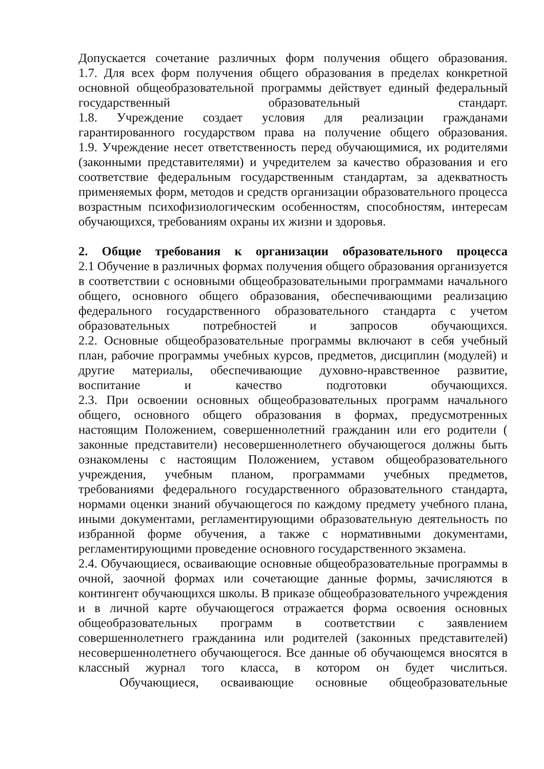Допускается сочетание различных форм получения общего образования.
1.7. Для всех форм получения общего образования в пределах конкретной основной общеобразовательной программы действует единый федеральный государственный образовательный стандарт.
1.8. Учреждение создает условия для реализации гражданами гарантированного государством права на получение общего образования.
1.9. Учреждение несет ответственность перед обучающимися, их родителями (законными представителями) и учредителем за качество образования и его соответствие федеральным государственным стандартам, за адекватность применяемых форм, методов и средств организации образовательного процесса возрастным психофизиологическим особенностям, способностям, интересам обучающихся, требованиям охраны их жизни и здоровья.
2. Общие требования к организации образовательного процесса
2.1 Обучение в различных формах получения общего образования организуется в соответствии с основными общеобразовательными программами начального общего, основного общего образования, обеспечивающими реализацию федерального государственного образовательного стандарта с учетом образовательных потребностей и запросов обучающихся.
2.2. Основные общеобразовательные программы включают в себя учебный план, рабочие программы учебных курсов, предметов, дисциплин (модулей) и другие материалы, обеспечивающие духовно-нравственное развитие, воспитание и качество подготовки обучающихся.
2.3. При освоении основных общеобразовательных программ начального общего, основного общего образования в формах, предусмотренных настоящим Положением, совершеннолетний гражданин или его родители ( законные представители) несовершеннолетнего обучающегося должны быть ознакомлены с настоящим Положением, уставом общеобразовательного учреждения, учебным планом, программами учебных предметов, требованиями федерального государственного образовательного стандарта, нормами оценки знаний обучающегося по каждому предмету учебного плана, иными документами, регламентирующими образовательную деятельность по избранной форме обучения, а также с нормативными документами, регламентирующими проведение основного государственного экзамена.
2.4. Обучающиеся, осваивающие основные общеобразовательные программы в очной, заочной формах или сочетающие данные формы, зачисляются в контингент обучающихся школы. В приказе общеобразовательного учреждения и в личной карте обучающегося отражается форма освоения основных общеобразовательных программ в соответствии с заявлением совершеннолетнего гражданина или родителей (законных представителей) несовершеннолетнего обучающегося. Все данные об обучающемся вносятся в классный журнал того класса, в котором он будет числиться.
Обучающиеся, осваивающие основные общеобразовательные